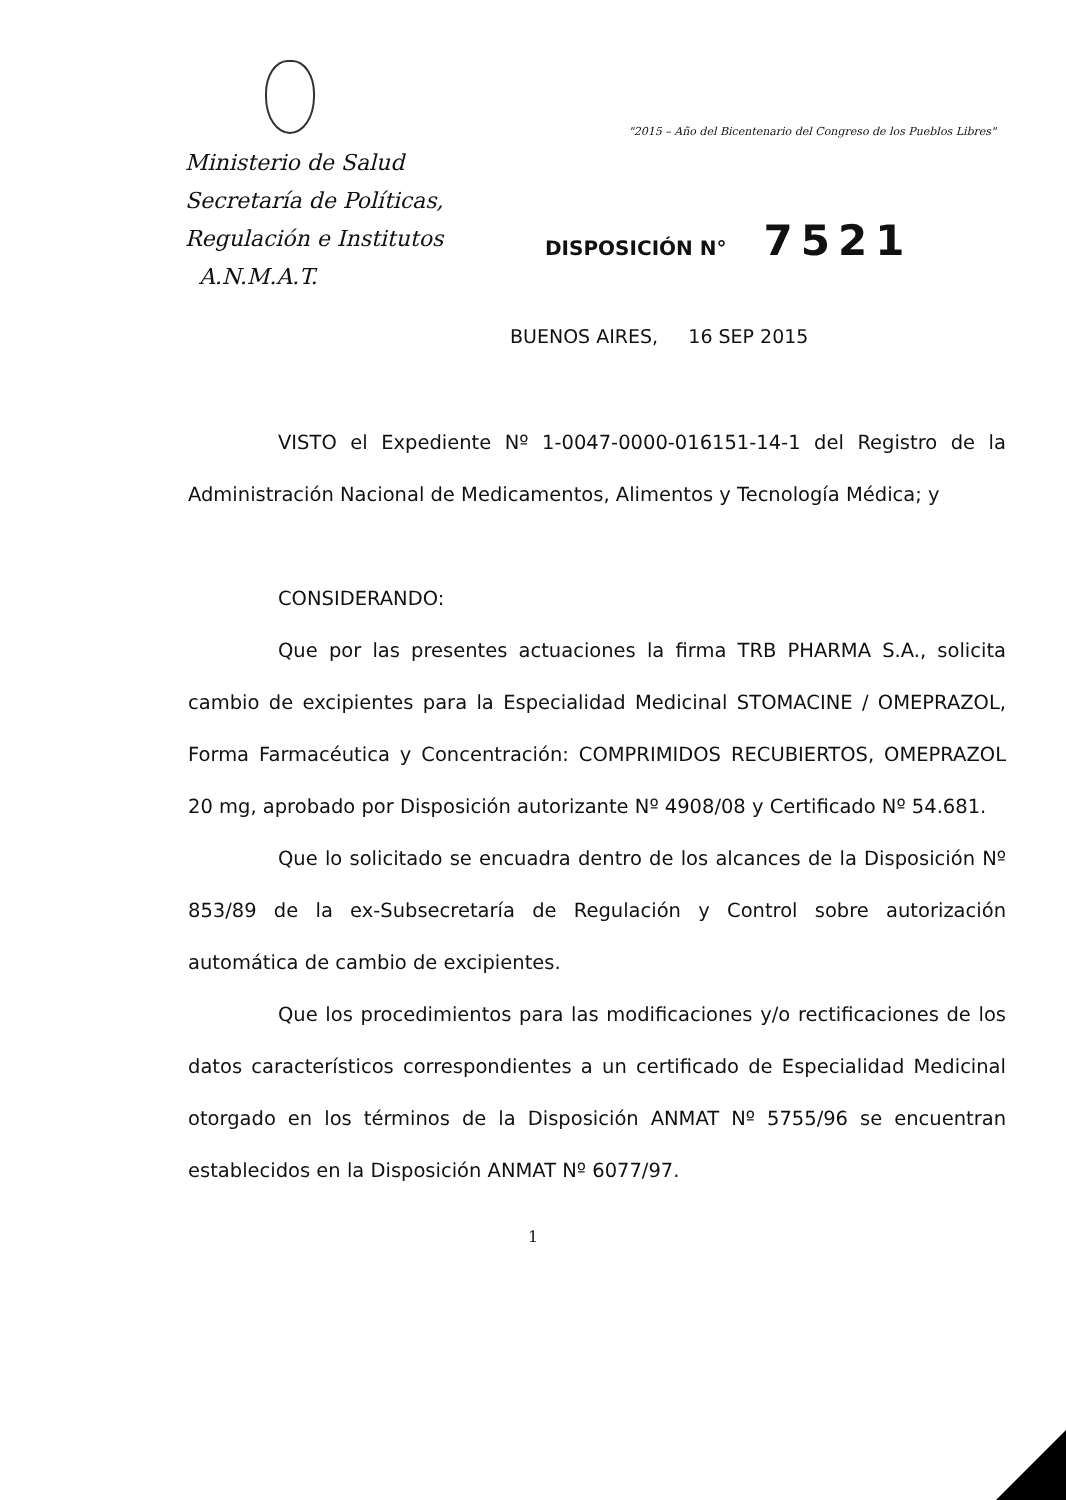Ministerio de Salud
Secretaría de Políticas,
Regulación e Institutos
A.N.M.A.T.
"2015 – Año del Bicentenario del Congreso de los Pueblos Libres"
DISPOSICIÓN N° 7521
BUENOS AIRES, 16 SEP 2015
VISTO el Expediente Nº 1-0047-0000-016151-14-1 del Registro de la Administración Nacional de Medicamentos, Alimentos y Tecnología Médica; y
CONSIDERANDO:
Que por las presentes actuaciones la firma TRB PHARMA S.A., solicita cambio de excipientes para la Especialidad Medicinal STOMACINE / OMEPRAZOL, Forma Farmacéutica y Concentración: COMPRIMIDOS RECUBIERTOS, OMEPRAZOL 20 mg, aprobado por Disposición autorizante Nº 4908/08 y Certificado Nº 54.681.
Que lo solicitado se encuadra dentro de los alcances de la Disposición Nº 853/89 de la ex-Subsecretaría de Regulación y Control sobre autorización automática de cambio de excipientes.
Que los procedimientos para las modificaciones y/o rectificaciones de los datos característicos correspondientes a un certificado de Especialidad Medicinal otorgado en los términos de la Disposición ANMAT Nº 5755/96 se encuentran establecidos en la Disposición ANMAT Nº 6077/97.
1